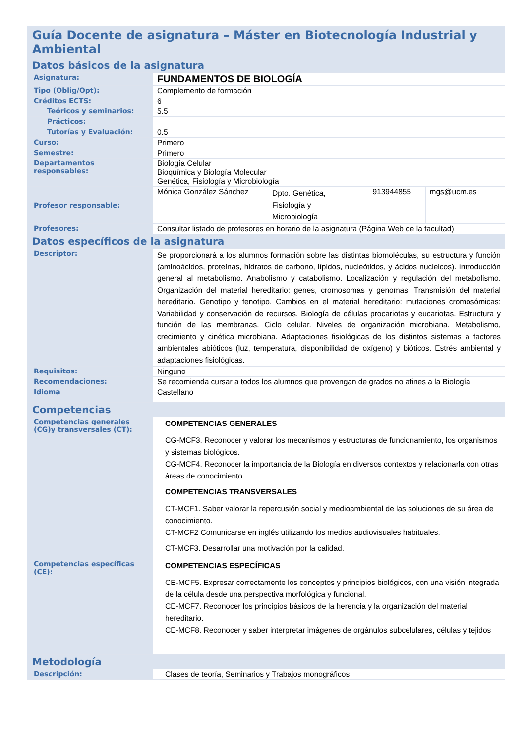| Guía Docente de asignatura – Máster en Biotecnología Industrial y Ambiental | | | | |
| Datos básicos de la asignatura | | | | |
| Asignatura: | FUNDAMENTOS DE BIOLOGÍA | | | |
| Tipo (Oblig/Opt): | Complemento de formación | | | |
| Créditos ECTS: | 6 | | | |
| Teóricos y seminarios: | 5.5 | | | |
| Prácticos: | | | | |
| Tutorías y Evaluación: | 0.5 | | | |
| Curso: | Primero | | | |
| Semestre: | Primero | | | |
| Departamentos responsables: | Biología Celular Bioquímica y Biología Molecular Genética, Fisiología y Microbiología | | | |
| Profesor responsable: | Mónica González Sánchez | Dpto. Genética, Fisiología y Microbiología | 913944855 | mgs@ucm.es |
| Profesores: | Consultar listado de profesores en horario de la asignatura (Página Web de la facultad) | | | |
| Datos específicos de la asignatura | | | | |
| Descriptor: | Se proporcionará a los alumnos formación sobre las distintas biomoléculas, su estructura y función (aminoácidos, proteínas, hidratos de carbono, lípidos, nucleótidos, y ácidos nucleicos). Introducción general al metabolismo. Anabolismo y catabolismo. Localización y regulación del metabolismo. Organización del material hereditario: genes, cromosomas y genomas. Transmisión del material hereditario. Genotipo y fenotipo. Cambios en el material hereditario: mutaciones cromosómicas: Variabilidad y conservación de recursos. Biología de células procariotas y eucariotas. Estructura y función de las membranas. Ciclo celular. Niveles de organización microbiana. Metabolismo, crecimiento y cinética microbiana. Adaptaciones fisiológicas de los distintos sistemas a factores ambientales abióticos (luz, temperatura, disponibilidad de oxígeno) y bióticos. Estrés ambiental y adaptaciones fisiológicas. | | | |
| Requisitos: | Ninguno | | | |
| Recomendaciones: | Se recomienda cursar a todos los alumnos que provengan de grados no afines a la Biología | | | |
| Idioma | Castellano | | | |
| Competencias | | | | |
| Competencias generales (CG)y transversales (CT): | COMPETENCIAS GENERALES CG-MCF3. Reconocer y valorar los mecanismos y estructuras de funcionamiento, los organismos y sistemas biológicos. CG-MCF4. Reconocer la importancia de la Biología en diversos contextos y relacionarla con otras áreas de conocimiento. COMPETENCIAS TRANSVERSALES CT-MCF1. Saber valorar la repercusión social y medioambiental de las soluciones de su área de conocimiento. CT-MCF2 Comunicarse en inglés utilizando los medios audiovisuales habituales. CT-MCF3. Desarrollar una motivación por la calidad. | | | |
| Competencias específicas (CE): | COMPETENCIAS ESPECÍFICAS CE-MCF5. Expresar correctamente los conceptos y principios biológicos, con una visión integrada de la célula desde una perspectiva morfológica y funcional. CE-MCF7. Reconocer los principios básicos de la herencia y la organización del material hereditario. CE-MCF8. Reconocer y saber interpretar imágenes de orgánulos subcelulares, células y tejidos | | | |
| Metodología | | | | |
| Descripción: | Clases de teoría, Seminarios y Trabajos monográficos | | | |